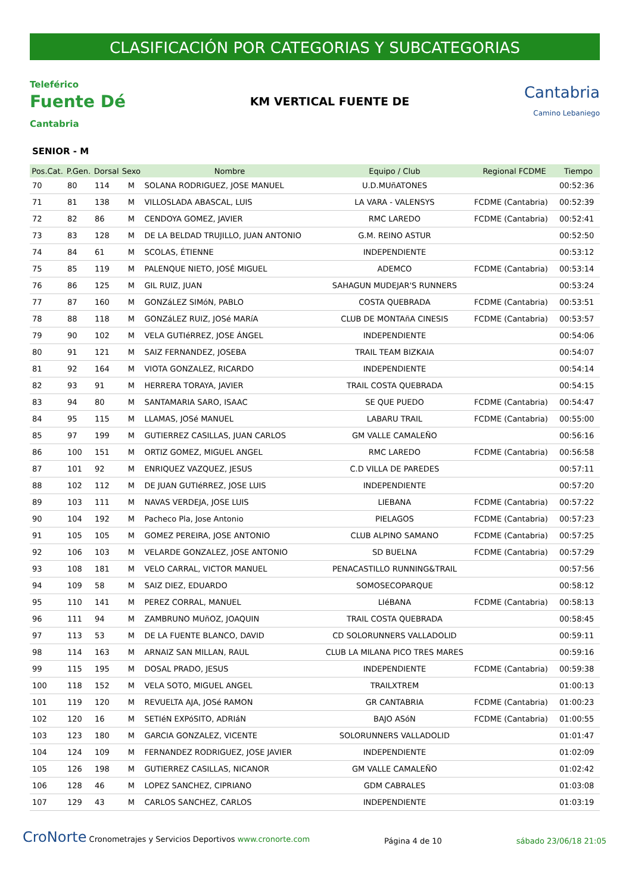CLASIFICACIÓN POR CATEGORIAS Y SUBCATEGORIAS
Teleférico
Fuente Dé
Cantabria
KM VERTICAL FUENTE DE
Cantabria
Camino Lebaniego
SENIOR - M
| Pos.Cat. | P.Gen. | Dorsal | Sexo | Nombre | Equipo / Club | Regional FCDME | Tiempo |
| --- | --- | --- | --- | --- | --- | --- | --- |
| 70 | 80 | 114 | M | SOLANA RODRIGUEZ, JOSE MANUEL | U.D.MUñATONES | | 00:52:36 |
| 71 | 81 | 138 | M | VILLOSLADA ABASCAL, LUIS | LA VARA - VALENSYS | FCDME (Cantabria) | 00:52:39 |
| 72 | 82 | 86 | M | CENDOYA GOMEZ, JAVIER | RMC LAREDO | FCDME (Cantabria) | 00:52:41 |
| 73 | 83 | 128 | M | DE LA BELDAD TRUJILLO, JUAN ANTONIO | G.M. REINO ASTUR | | 00:52:50 |
| 74 | 84 | 61 | M | SCOLAS, ÉTIENNE | INDEPENDIENTE | | 00:53:12 |
| 75 | 85 | 119 | M | PALENQUE NIETO, JOSÉ MIGUEL | ADEMCO | FCDME (Cantabria) | 00:53:14 |
| 76 | 86 | 125 | M | GIL RUIZ, JUAN | SAHAGUN MUDEJAR'S RUNNERS | | 00:53:24 |
| 77 | 87 | 160 | M | GONZáLEZ SIMóN, PABLO | COSTA QUEBRADA | FCDME (Cantabria) | 00:53:51 |
| 78 | 88 | 118 | M | GONZáLEZ RUIZ, JOSé MARíA | CLUB DE MONTAñA CINESIS | FCDME (Cantabria) | 00:53:57 |
| 79 | 90 | 102 | M | VELA GUTIéRREZ, JOSE ÁNGEL | INDEPENDIENTE | | 00:54:06 |
| 80 | 91 | 121 | M | SAIZ FERNANDEZ, JOSEBA | TRAIL TEAM BIZKAIA | | 00:54:07 |
| 81 | 92 | 164 | M | VIOTA GONZALEZ, RICARDO | INDEPENDIENTE | | 00:54:14 |
| 82 | 93 | 91 | M | HERRERA TORAYA, JAVIER | TRAIL COSTA QUEBRADA | | 00:54:15 |
| 83 | 94 | 80 | M | SANTAMARIA SARO, ISAAC | SE QUE PUEDO | FCDME (Cantabria) | 00:54:47 |
| 84 | 95 | 115 | M | LLAMAS, JOSé MANUEL | LABARU TRAIL | FCDME (Cantabria) | 00:55:00 |
| 85 | 97 | 199 | M | GUTIERREZ CASILLAS, JUAN CARLOS | GM VALLE CAMALEÑO | | 00:56:16 |
| 86 | 100 | 151 | M | ORTIZ GOMEZ, MIGUEL ANGEL | RMC LAREDO | FCDME (Cantabria) | 00:56:58 |
| 87 | 101 | 92 | M | ENRIQUEZ VAZQUEZ, JESUS | C.D VILLA DE PAREDES | | 00:57:11 |
| 88 | 102 | 112 | M | DE JUAN GUTIéRREZ, JOSE LUIS | INDEPENDIENTE | | 00:57:20 |
| 89 | 103 | 111 | M | NAVAS VERDEJA, JOSE LUIS | LIEBANA | FCDME (Cantabria) | 00:57:22 |
| 90 | 104 | 192 | M | Pacheco Pla, Jose Antonio | PIELAGOS | FCDME (Cantabria) | 00:57:23 |
| 91 | 105 | 105 | M | GOMEZ PEREIRA, JOSE ANTONIO | CLUB ALPINO SAMANO | FCDME (Cantabria) | 00:57:25 |
| 92 | 106 | 103 | M | VELARDE GONZALEZ, JOSE ANTONIO | SD BUELNA | FCDME (Cantabria) | 00:57:29 |
| 93 | 108 | 181 | M | VELO CARRAL, VICTOR MANUEL | PENACASTILLO RUNNING&TRAIL | | 00:57:56 |
| 94 | 109 | 58 | M | SAIZ DIEZ, EDUARDO | SOMOSECOPARQUE | | 00:58:12 |
| 95 | 110 | 141 | M | PEREZ CORRAL, MANUEL | LIéBANA | FCDME (Cantabria) | 00:58:13 |
| 96 | 111 | 94 | M | ZAMBRUNO MUñOZ, JOAQUIN | TRAIL COSTA QUEBRADA | | 00:58:45 |
| 97 | 113 | 53 | M | DE LA FUENTE BLANCO, DAVID | CD SOLORUNNERS VALLADOLID | | 00:59:11 |
| 98 | 114 | 163 | M | ARNAIZ SAN MILLAN, RAUL | CLUB LA MILANA PICO TRES MARES | | 00:59:16 |
| 99 | 115 | 195 | M | DOSAL PRADO, JESUS | INDEPENDIENTE | FCDME (Cantabria) | 00:59:38 |
| 100 | 118 | 152 | M | VELA SOTO, MIGUEL ANGEL | TRAILXTREM | | 01:00:13 |
| 101 | 119 | 120 | M | REVUELTA AJA, JOSé RAMON | GR CANTABRIA | FCDME (Cantabria) | 01:00:23 |
| 102 | 120 | 16 | M | SETIéN EXPóSITO, ADRIáN | BAJO ASóN | FCDME (Cantabria) | 01:00:55 |
| 103 | 123 | 180 | M | GARCIA GONZALEZ, VICENTE | SOLORUNNERS VALLADOLID | | 01:01:47 |
| 104 | 124 | 109 | M | FERNANDEZ RODRIGUEZ, JOSE JAVIER | INDEPENDIENTE | | 01:02:09 |
| 105 | 126 | 198 | M | GUTIERREZ CASILLAS, NICANOR | GM VALLE CAMALEÑO | | 01:02:42 |
| 106 | 128 | 46 | M | LOPEZ SANCHEZ, CIPRIANO | GDM CABRALES | | 01:03:08 |
| 107 | 129 | 43 | M | CARLOS SANCHEZ, CARLOS | INDEPENDIENTE | | 01:03:19 |
CroNorte Cronometrajes y Servicios Deportivos www.cronorte.com
Página 4 de 10
sábado 23/06/18 21:05